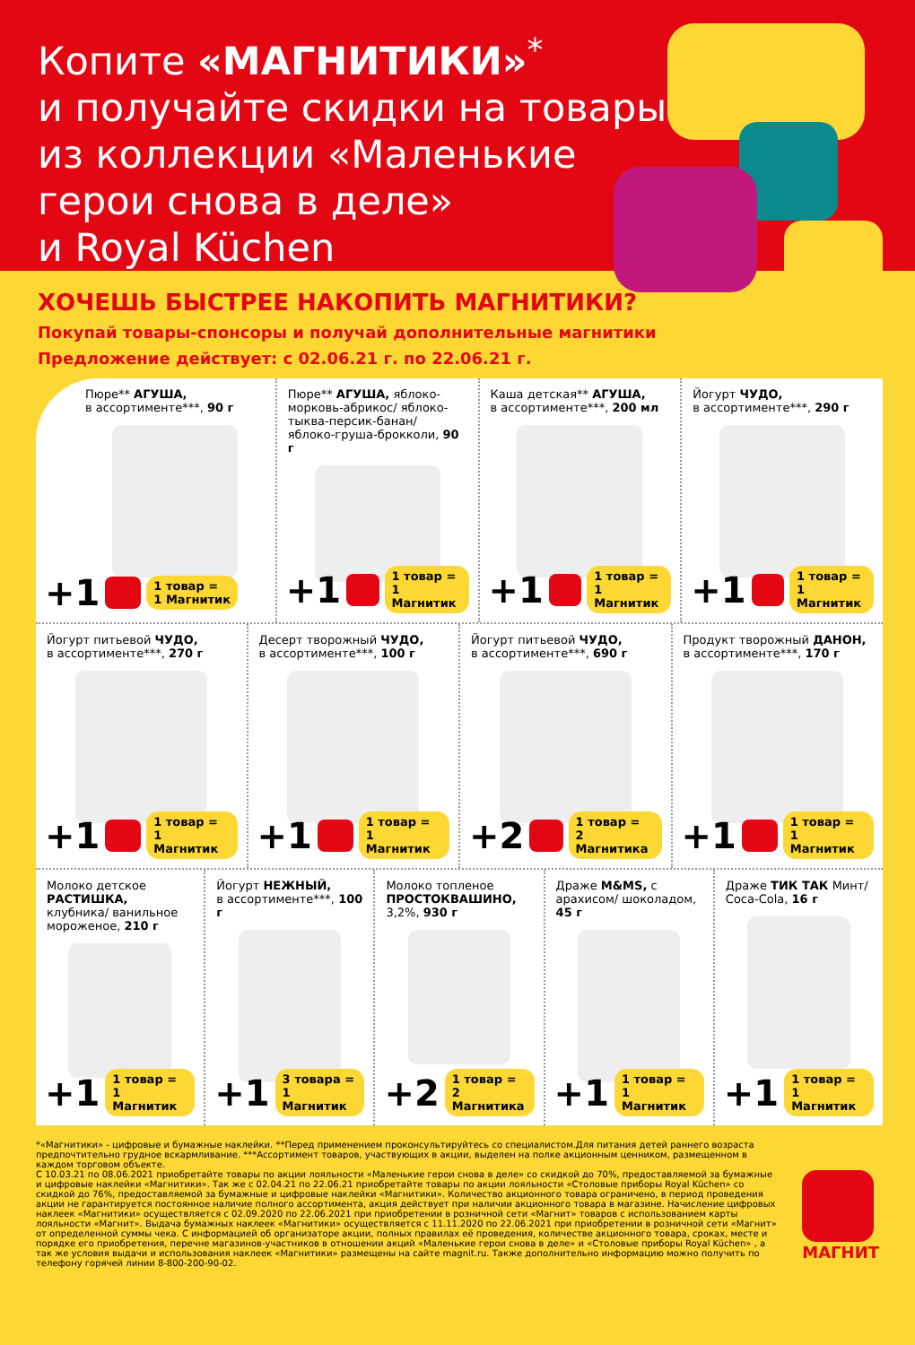Копите «МАГНИТИКИ»<sup>*</sup>
и получайте скидки на товары из коллекции «Маленькие герои снова в деле»
и Royal Küchen
ХОЧЕШЬ БЫСТРЕЕ НАКОПИТЬ МАГНИТИКИ?
Покупай товары-спонсоры и получай дополнительные магнитики
Предложение действует: с 02.06.21 г. по 22.06.21 г.
Пюре** АГУША,
в ассортименте***, 90 г
+1 1 товар =
1 Магнитик
Пюре** АГУША, яблоко-морковь-абрикос/ яблоко-тыква-персик-банан/ яблоко-груша-брокколи, 90 г
+1 1 товар =
1 Магнитик
Каша детская** АГУША,
в ассортименте***, 200 мл
+1 1 товар =
1 Магнитик
Йогурт ЧУДО,
в ассортименте***, 290 г
+1 1 товар =
1 Магнитик
Йогурт питьевой ЧУДО,
в ассортименте***, 270 г
+1 1 товар =
1 Магнитик
Десерт творожный ЧУДО,
в ассортименте***, 100 г
+1 1 товар =
1 Магнитик
Йогурт питьевой ЧУДО,
в ассортименте***, 690 г
+2 1 товар =
2 Магнитика
Продукт творожный ДАНОН,
в ассортименте***, 170 г
+1 1 товар =
1 Магнитик
Молоко детское РАСТИШКА, клубника/ ванильное мороженое, 210 г
+1 1 товар =
1 Магнитик
Йогурт НЕЖНЫЙ,
в ассортименте***, 100 г
+1 3 товара =
1 Магнитик
Молоко топленое ПРОСТОКВАШИНО, 3,2%, 930 г
+2 1 товар =
2 Магнитика
Драже M&MS, с арахисом/ шоколадом, 45 г
+1 1 товар =
1 Магнитик
Драже ТИК ТАК Минт/ Coca-Cola, 16 г
+1 1 товар =
1 Магнитик
*«Магнитики» - цифровые и бумажные наклейки. **Перед применением проконсультируйтесь со специалистом.Для питания детей раннего возраста предпочтительно грудное вскармливание. ***Ассортимент товаров, участвующих в акции, выделен на полке акционным ценником, размещенном в каждом торговом объекте.
С 10.03.21 по 08.06.2021 приобретайте товары по акции лояльности «Маленькие герои снова в деле» со скидкой до 70%, предоставляемой за бумажные и цифровые наклейки «Магнитики». Так же с 02.04.21 по 22.06.21 приобретайте товары по акции лояльности «Столовые приборы Royal Küchen» со скидкой до 76%, предоставляемой за бумажные и цифровые наклейки «Магнитики». Количество акционного товара ограничено, в период проведения акции не гарантируется постоянное наличие полного ассортимента, акция действует при наличии акционного товара в магазине. Начисление цифровых наклеек «Магнитики» осуществляется с 02.09.2020 по 22.06.2021 при приобретении в розничной сети «Магнит» товаров с использованием карты лояльности «Магнит». Выдача бумажных наклеек «Магнитики» осуществляется с 11.11.2020 по 22.06.2021 при приобретении в розничной сети «Магнит» от определенной суммы чека. С информацией об организаторе акции, полных правилах её проведения, количестве акционного товара, сроках, месте и порядке его приобретения, перечне магазинов-участников в отношении акций «Маленькие герои снова в деле» и «Столовые приборы Royal Küchen» , а так же условия выдачи и использования наклеек «Магнитики» размещены на сайте magnit.ru. Также дополнительно информацию можно получить по телефону горячей линии 8-800-200-90-02.
МАГНИТ